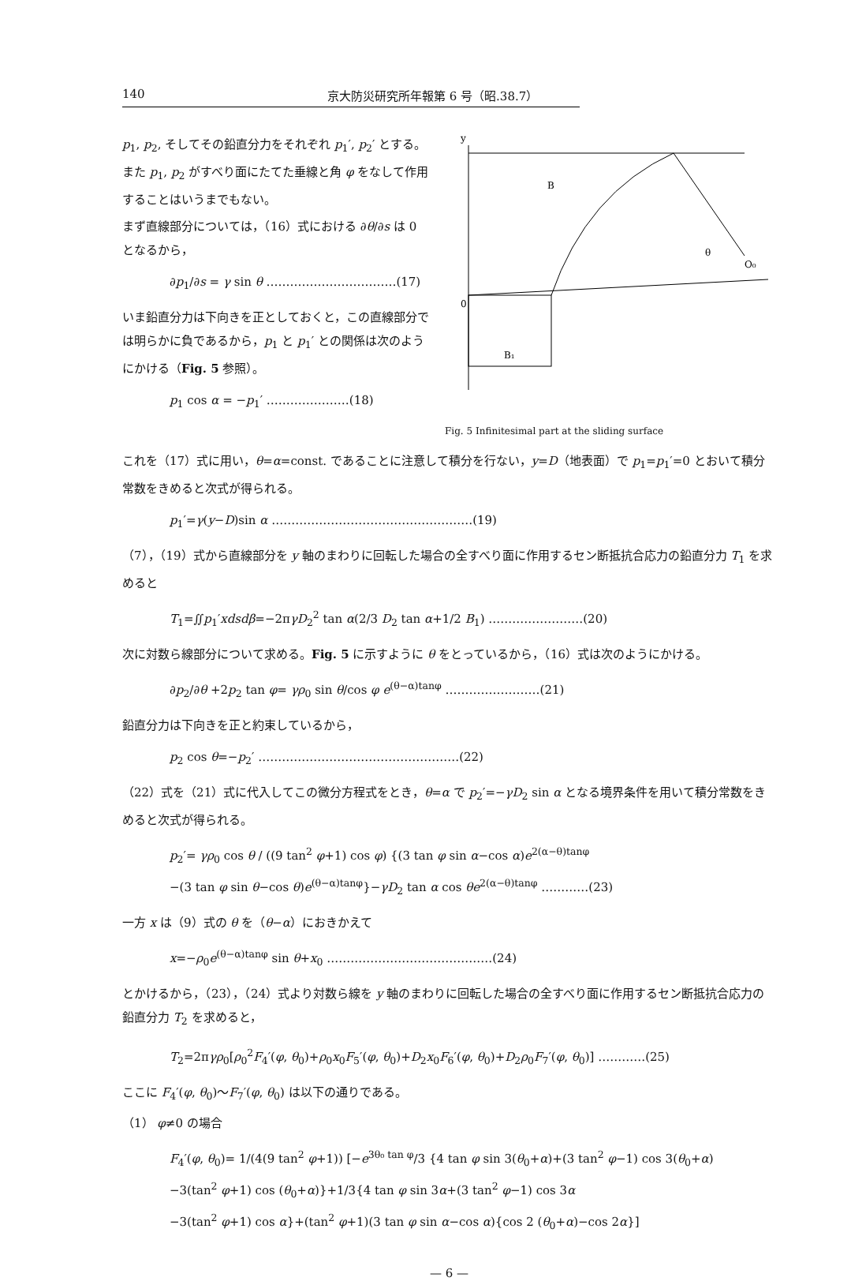140 京大防災研究所年報第 6 号（昭.38.7）
p<sub>1</sub>, p<sub>2</sub>, そしてその鉛直分力をそれぞれ p<sub>1</sub>′, p<sub>2</sub>′ とする。また p<sub>1</sub>, p<sub>2</sub> がすべり面にたてた垂線と角 φ をなして作用することはいうまでもない。
まず直線部分については，（16）式における ∂θ/∂s は 0 となるから，
∂p<sub>1</sub>/∂s = γ sin θ ……………………………(17)
いま鉛直分力は下向きを正としておくと，この直線部分では明らかに負であるから，p<sub>1</sub> と p<sub>1</sub>′ との関係は次のようにかける（Fig. 5 参照）。
p<sub>1</sub> cos α = −p<sub>1</sub>′ …………………(18)
B
B₁
O₀
θ
0
y
Fig. 5 Infinitesimal part at the sliding surface
これを（17）式に用い，θ=α=const. であることに注意して積分を行ない，y=D（地表面）で p<sub>1</sub>=p<sub>1</sub>′=0 とおいて積分常数をきめると次式が得られる。
p<sub>1</sub>′=γ(y−D)sin α ……………………………………………(19)
（7），（19）式から直線部分を y 軸のまわりに回転した場合の全すべり面に作用するセン断抵抗合応力の鉛直分力 T<sub>1</sub> を求めると
T<sub>1</sub>=∬p<sub>1</sub>′xdsdβ=−2πγD<sub>2</sub><sup>2</sup> tan α(2/3 D<sub>2</sub> tan α+1/2 B<sub>1</sub>) ……………………(20)
次に対数ら線部分について求める。Fig. 5 に示すように θ をとっているから，（16）式は次のようにかける。
∂p<sub>2</sub>/∂θ +2p<sub>2</sub> tan φ= γρ<sub>0</sub> sin θ/cos φ e<sup>(θ−α)tanφ</sup> ……………………(21)
鉛直分力は下向きを正と約束しているから，
p<sub>2</sub> cos θ=−p<sub>2</sub>′ ……………………………………………(22)
（22）式を（21）式に代入してこの微分方程式をとき，θ=α で p<sub>2</sub>′=−γD<sub>2</sub> sin α となる境界条件を用いて積分常数をきめると次式が得られる。
p<sub>2</sub>′= γρ<sub>0</sub> cos θ / ((9 tan<sup>2</sup> φ+1) cos φ) {(3 tan φ sin α−cos α)e<sup>2(α−θ)tanφ</sup>
−(3 tan φ sin θ−cos θ)e<sup>(θ−α)tanφ</sup>}−γD<sub>2</sub> tan α cos θe<sup>2(α−θ)tanφ</sup> …………(23)
一方 x は（9）式の θ を（θ−α）におきかえて
x=−ρ<sub>0</sub>e<sup>(θ−α)tanφ</sup> sin θ+x<sub>0</sub> ……………………………………(24)
とかけるから，（23），（24）式より対数ら線を y 軸のまわりに回転した場合の全すべり面に作用するセン断抵抗合応力の鉛直分力 T<sub>2</sub> を求めると，
T<sub>2</sub>=2πγρ<sub>0</sub>[ρ<sub>0</sub><sup>2</sup>F<sub>4</sub>′(φ, θ<sub>0</sub>)+ρ<sub>0</sub>x<sub>0</sub>F<sub>5</sub>′(φ, θ<sub>0</sub>)+D<sub>2</sub>x<sub>0</sub>F<sub>6</sub>′(φ, θ<sub>0</sub>)+D<sub>2</sub>ρ<sub>0</sub>F<sub>7</sub>′(φ, θ<sub>0</sub>)] …………(25)
ここに F<sub>4</sub>′(φ, θ<sub>0</sub>)〜F<sub>7</sub>′(φ, θ<sub>0</sub>) は以下の通りである。
（1） φ≠0 の場合
F<sub>4</sub>′(φ, θ<sub>0</sub>)= 1/(4(9 tan<sup>2</sup> φ+1)) [−e<sup>3θ₀ tan φ</sup>/3 {4 tan φ sin 3(θ<sub>0</sub>+α)+(3 tan<sup>2</sup> φ−1) cos 3(θ<sub>0</sub>+α)
−3(tan<sup>2</sup> φ+1) cos (θ<sub>0</sub>+α)}+1/3{4 tan φ sin 3α+(3 tan<sup>2</sup> φ−1) cos 3α
−3(tan<sup>2</sup> φ+1) cos α}+(tan<sup>2</sup> φ+1)(3 tan φ sin α−cos α){cos 2 (θ<sub>0</sub>+α)−cos 2α}]
— 6 —